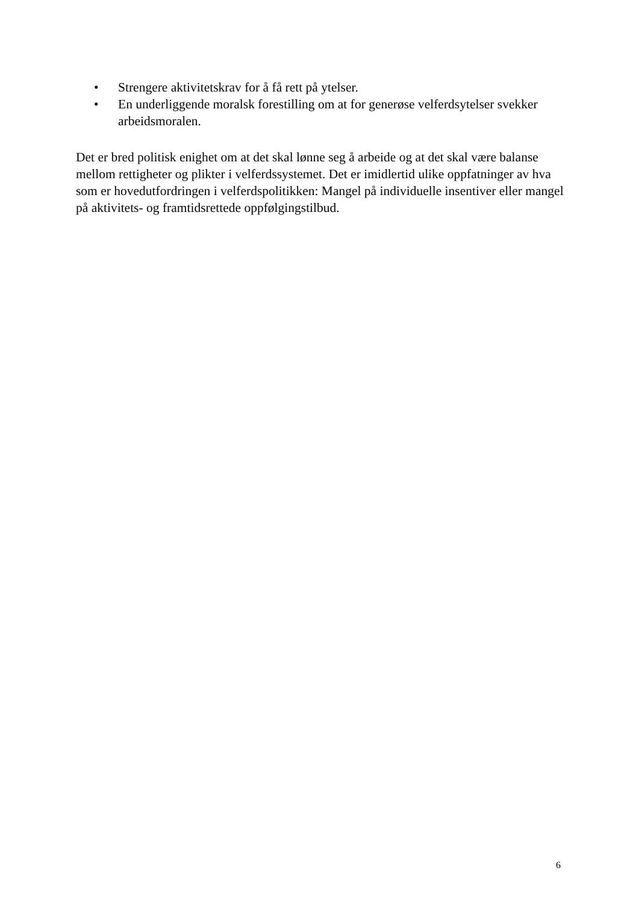• Strengere aktivitetskrav for å få rett på ytelser.
• En underliggende moralsk forestilling om at for generøse velferdsytelser svekker arbeidsmoralen.
Det er bred politisk enighet om at det skal lønne seg å arbeide og at det skal være balanse mellom rettigheter og plikter i velferdssystemet. Det er imidlertid ulike oppfatninger av hva som er hovedutfordringen i velferdspolitikken: Mangel på individuelle insentiver eller mangel på aktivitets- og framtidsrettede oppfølgingstilbud.
6